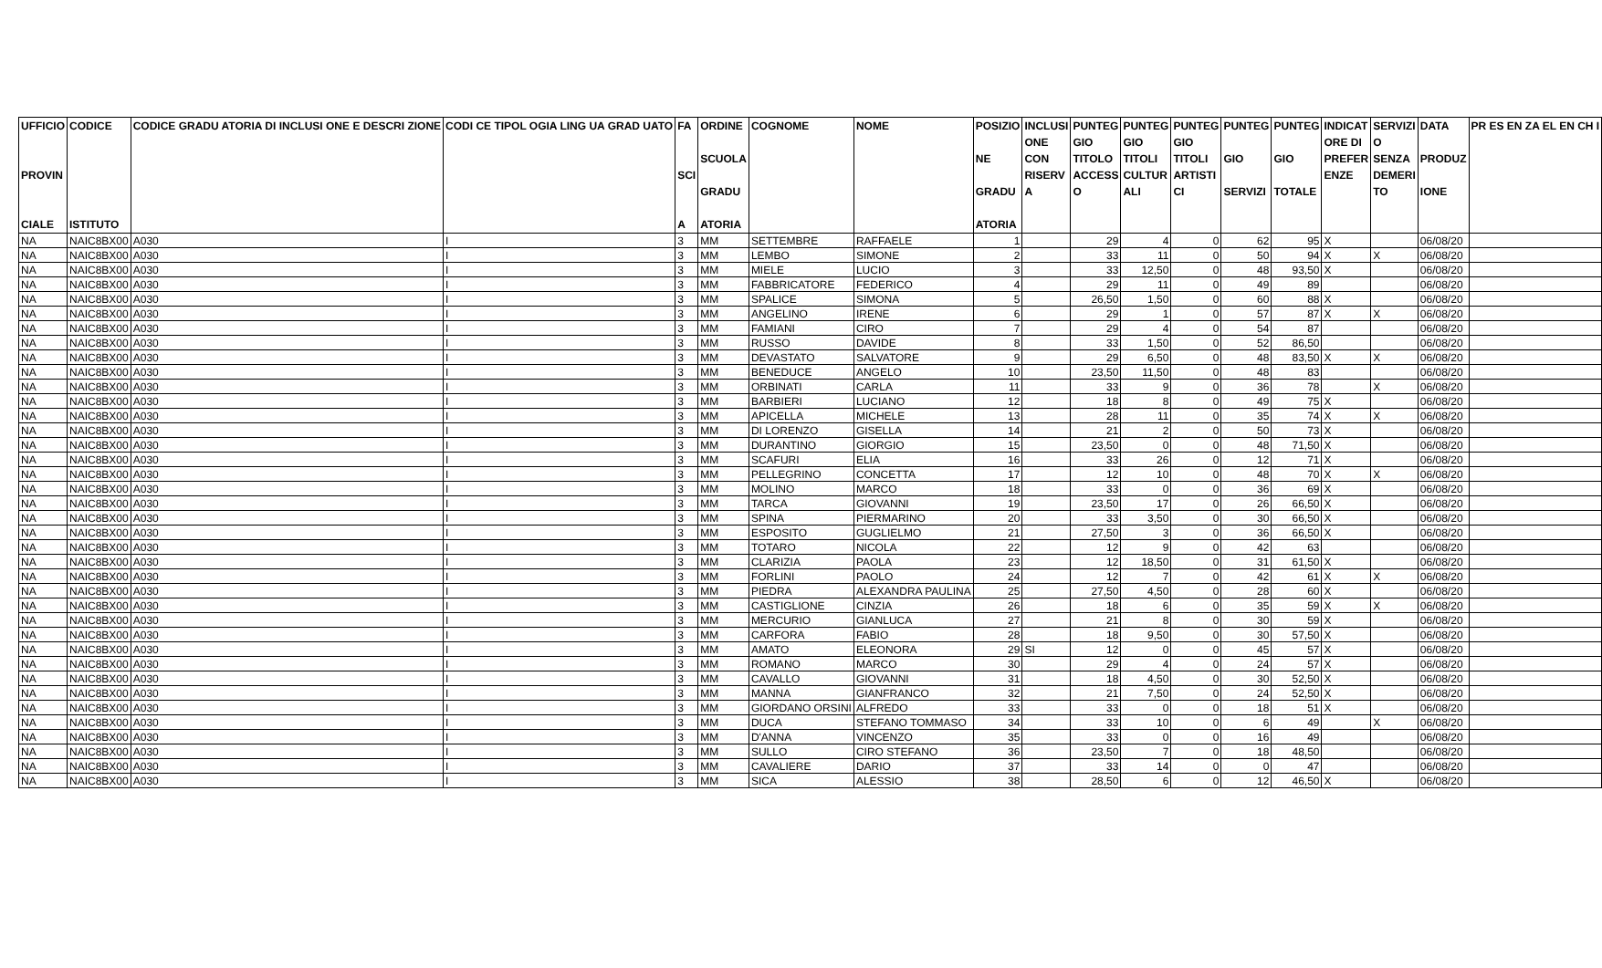| UFFICIO PROVIN CIALE | CODICE ISTITUTO | CODICE GRADU ATORIA DI INCLUSI ONE E DESCRI ZIONE | CODI CE TIPOL OGIA LING UA GRAD UATO | FA SCI A | ORDINE SCUOLA GRADU ATORIA | COGNOME | NOME | POSIZIO NE GRADU ATORIA | INCLUSI ONE CON RISERV A | PUNTEG GIO TITOLO ACCESS O | PUNTEG GIO TITOLI CULTUR ALI | PUNTEG GIO TITOLI ARTISTI CI | PUNTEG GIO SERVIZI | PUNTEG GIO TOTALE | INDICAT ORE DI PREFER ENZE | SERVIZI O SENZA DEMERI TO | DATA PRODUZ IONE | PR ES EN ZA EL EN CH I |
| --- | --- | --- | --- | --- | --- | --- | --- | --- | --- | --- | --- | --- | --- | --- | --- | --- | --- | --- |
| NA | NAIC8BX00 | A030 | I | 3 | MM | SETTEMBRE | RAFFAELE | 1 | | 29 | 4 | 0 | 62 | 95 | X | | 06/08/20 | |
| NA | NAIC8BX00 | A030 | I | 3 | MM | LEMBO | SIMONE | 2 | | 33 | 11 | 0 | 50 | 94 | X | X | 06/08/20 | |
| NA | NAIC8BX00 | A030 | I | 3 | MM | MIELE | LUCIO | 3 | | 33 | 12,50 | 0 | 48 | 93,50 | X | | 06/08/20 | |
| NA | NAIC8BX00 | A030 | I | 3 | MM | FABBRICATORE | FEDERICO | 4 | | 29 | 11 | 0 | 49 | 89 | | | 06/08/20 | |
| NA | NAIC8BX00 | A030 | I | 3 | MM | SPALICE | SIMONA | 5 | | 26,50 | 1,50 | 0 | 60 | 88 | X | | 06/08/20 | |
| NA | NAIC8BX00 | A030 | I | 3 | MM | ANGELINO | IRENE | 6 | | 29 | 1 | 0 | 57 | 87 | X | X | 06/08/20 | |
| NA | NAIC8BX00 | A030 | I | 3 | MM | FAMIANI | CIRO | 7 | | 29 | 4 | 0 | 54 | 87 | | | 06/08/20 | |
| NA | NAIC8BX00 | A030 | I | 3 | MM | RUSSO | DAVIDE | 8 | | 33 | 1,50 | 0 | 52 | 86,50 | | | 06/08/20 | |
| NA | NAIC8BX00 | A030 | I | 3 | MM | DEVASTATO | SALVATORE | 9 | | 29 | 6,50 | 0 | 48 | 83,50 | X | X | 06/08/20 | |
| NA | NAIC8BX00 | A030 | I | 3 | MM | BENEDUCE | ANGELO | 10 | | 23,50 | 11,50 | 0 | 48 | 83 | | | 06/08/20 | |
| NA | NAIC8BX00 | A030 | I | 3 | MM | ORBINATI | CARLA | 11 | | 33 | 9 | 0 | 36 | 78 | | X | 06/08/20 | |
| NA | NAIC8BX00 | A030 | I | 3 | MM | BARBIERI | LUCIANO | 12 | | 18 | 8 | 0 | 49 | 75 | X | | 06/08/20 | |
| NA | NAIC8BX00 | A030 | I | 3 | MM | APICELLA | MICHELE | 13 | | 28 | 11 | 0 | 35 | 74 | X | X | 06/08/20 | |
| NA | NAIC8BX00 | A030 | I | 3 | MM | DI LORENZO | GISELLA | 14 | | 21 | 2 | 0 | 50 | 73 | X | | 06/08/20 | |
| NA | NAIC8BX00 | A030 | I | 3 | MM | DURANTINO | GIORGIO | 15 | | 23,50 | 0 | 0 | 48 | 71,50 | X | | 06/08/20 | |
| NA | NAIC8BX00 | A030 | I | 3 | MM | SCAFURI | ELIA | 16 | | 33 | 26 | 0 | 12 | 71 | X | | 06/08/20 | |
| NA | NAIC8BX00 | A030 | I | 3 | MM | PELLEGRINO | CONCETTA | 17 | | 12 | 10 | 0 | 48 | 70 | X | X | 06/08/20 | |
| NA | NAIC8BX00 | A030 | I | 3 | MM | MOLINO | MARCO | 18 | | 33 | 0 | 0 | 36 | 69 | X | | 06/08/20 | |
| NA | NAIC8BX00 | A030 | I | 3 | MM | TARCA | GIOVANNI | 19 | | 23,50 | 17 | 0 | 26 | 66,50 | X | | 06/08/20 | |
| NA | NAIC8BX00 | A030 | I | 3 | MM | SPINA | PIERMARINO | 20 | | 33 | 3,50 | 0 | 30 | 66,50 | X | | 06/08/20 | |
| NA | NAIC8BX00 | A030 | I | 3 | MM | ESPOSITO | GUGLIELMO | 21 | | 27,50 | 3 | 0 | 36 | 66,50 | X | | 06/08/20 | |
| NA | NAIC8BX00 | A030 | I | 3 | MM | TOTARO | NICOLA | 22 | | 12 | 9 | 0 | 42 | 63 | | | 06/08/20 | |
| NA | NAIC8BX00 | A030 | I | 3 | MM | CLARIZIA | PAOLA | 23 | | 12 | 18,50 | 0 | 31 | 61,50 | X | | 06/08/20 | |
| NA | NAIC8BX00 | A030 | I | 3 | MM | FORLINI | PAOLO | 24 | | 12 | 7 | 0 | 42 | 61 | X | X | 06/08/20 | |
| NA | NAIC8BX00 | A030 | I | 3 | MM | PIEDRA | ALEXANDRA PAULINA | 25 | | 27,50 | 4,50 | 0 | 28 | 60 | X | | 06/08/20 | |
| NA | NAIC8BX00 | A030 | I | 3 | MM | CASTIGLIONE | CINZIA | 26 | | 18 | 6 | 0 | 35 | 59 | X | X | 06/08/20 | |
| NA | NAIC8BX00 | A030 | I | 3 | MM | MERCURIO | GIANLUCA | 27 | | 21 | 8 | 0 | 30 | 59 | X | | 06/08/20 | |
| NA | NAIC8BX00 | A030 | I | 3 | MM | CARFORA | FABIO | 28 | | 18 | 9,50 | 0 | 30 | 57,50 | X | | 06/08/20 | |
| NA | NAIC8BX00 | A030 | I | 3 | MM | AMATO | ELEONORA | 29 | SI | 12 | 0 | 0 | 45 | 57 | X | | 06/08/20 | |
| NA | NAIC8BX00 | A030 | I | 3 | MM | ROMANO | MARCO | 30 | | 29 | 4 | 0 | 24 | 57 | X | | 06/08/20 | |
| NA | NAIC8BX00 | A030 | I | 3 | MM | CAVALLO | GIOVANNI | 31 | | 18 | 4,50 | 0 | 30 | 52,50 | X | | 06/08/20 | |
| NA | NAIC8BX00 | A030 | I | 3 | MM | MANNA | GIANFRANCO | 32 | | 21 | 7,50 | 0 | 24 | 52,50 | X | | 06/08/20 | |
| NA | NAIC8BX00 | A030 | I | 3 | MM | GIORDANO ORSINI | ALFREDO | 33 | | 33 | 0 | 0 | 18 | 51 | X | | 06/08/20 | |
| NA | NAIC8BX00 | A030 | I | 3 | MM | DUCA | STEFANO TOMMASO | 34 | | 33 | 10 | 0 | 6 | 49 | | X | 06/08/20 | |
| NA | NAIC8BX00 | A030 | I | 3 | MM | D'ANNA | VINCENZO | 35 | | 33 | 0 | 0 | 16 | 49 | | | 06/08/20 | |
| NA | NAIC8BX00 | A030 | I | 3 | MM | SULLO | CIRO STEFANO | 36 | | 23,50 | 7 | 0 | 18 | 48,50 | | | 06/08/20 | |
| NA | NAIC8BX00 | A030 | I | 3 | MM | CAVALIERE | DARIO | 37 | | 33 | 14 | 0 | 0 | 47 | | | 06/08/20 | |
| NA | NAIC8BX00 | A030 | I | 3 | MM | SICA | ALESSIO | 38 | | 28,50 | 6 | 0 | 12 | 46,50 | X | | 06/08/20 | |